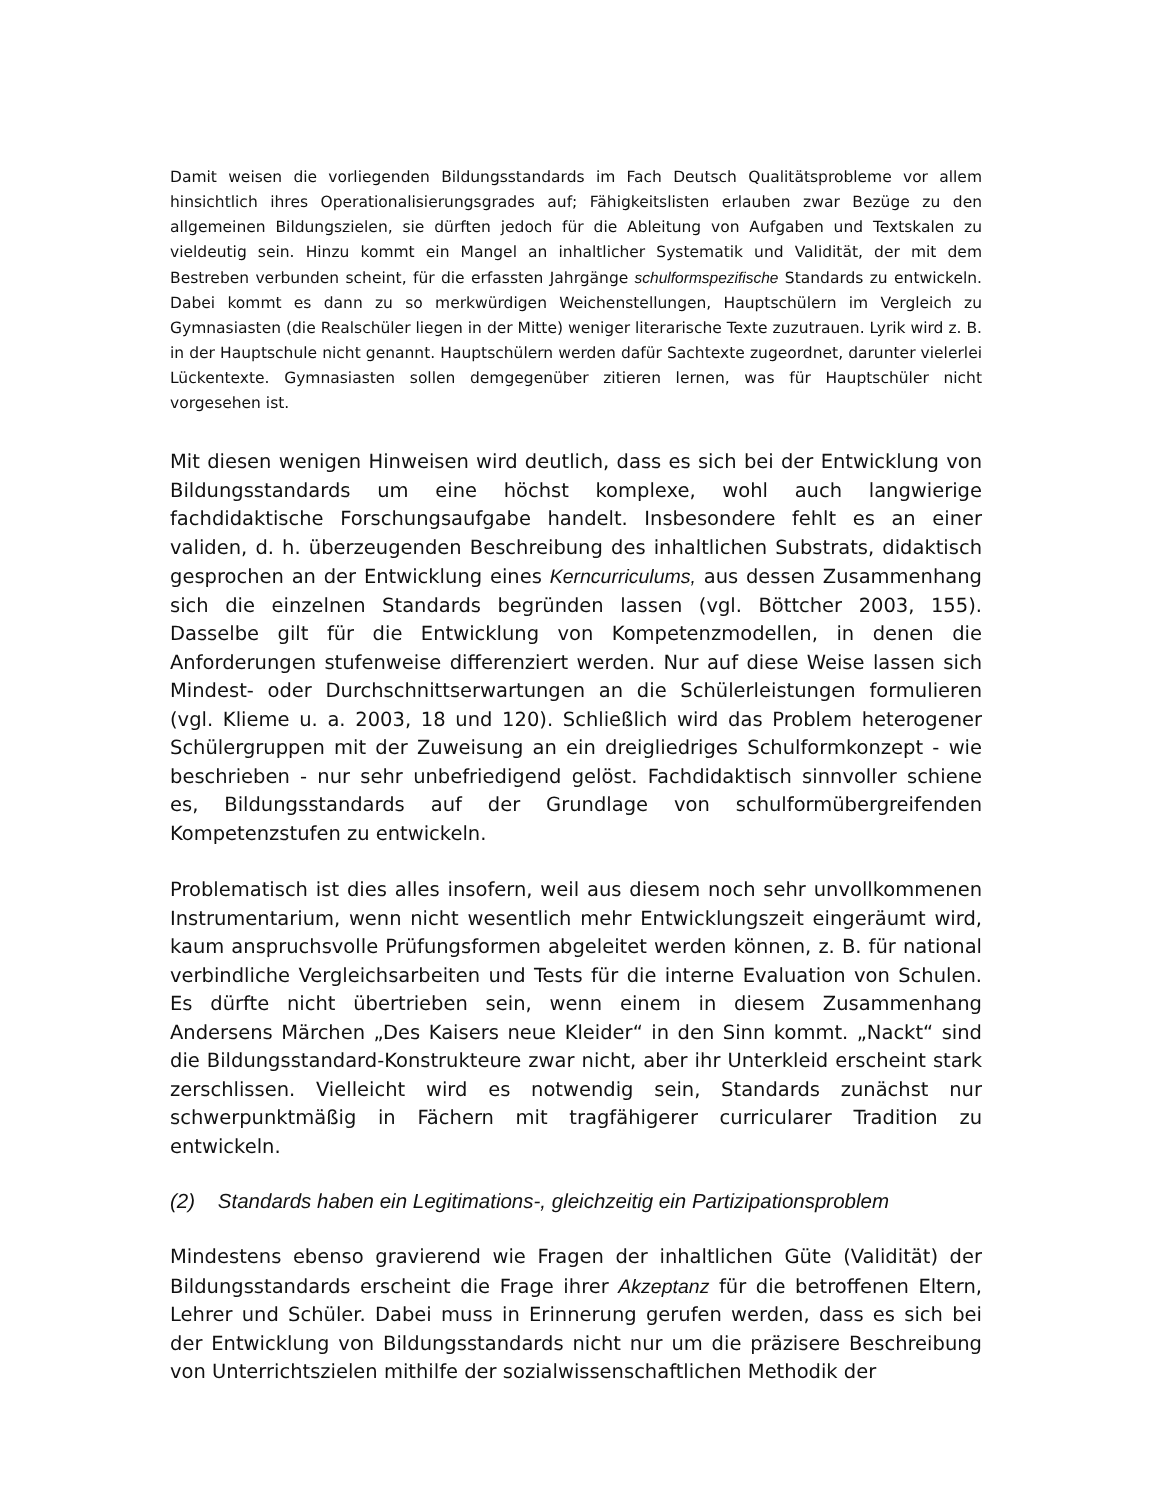Damit weisen die vorliegenden Bildungsstandards im Fach Deutsch Qualitätsprobleme vor allem hinsichtlich ihres Operationalisierungsgrades auf; Fähigkeitslisten erlauben zwar Bezüge zu den allgemeinen Bildungszielen, sie dürften jedoch für die Ableitung von Aufgaben und Textskalen zu vieldeutig sein. Hinzu kommt ein Mangel an inhaltlicher Systematik und Validität, der mit dem Bestreben verbunden scheint, für die erfassten Jahrgänge schulformspezifische Standards zu entwickeln. Dabei kommt es dann zu so merkwürdigen Weichenstellungen, Hauptschülern im Vergleich zu Gymnasiasten (die Realschüler liegen in der Mitte) weniger literarische Texte zuzutrauen. Lyrik wird z. B. in der Hauptschule nicht genannt. Hauptschülern werden dafür Sachtexte zugeordnet, darunter vielerlei Lückentexte. Gymnasiasten sollen demgegenüber zitieren lernen, was für Hauptschüler nicht vorgesehen ist.
Mit diesen wenigen Hinweisen wird deutlich, dass es sich bei der Entwicklung von Bildungsstandards um eine höchst komplexe, wohl auch langwierige fachdidaktische Forschungsaufgabe handelt. Insbesondere fehlt es an einer validen, d. h. überzeugenden Beschreibung des inhaltlichen Substrats, didaktisch gesprochen an der Entwicklung eines Kerncurriculums, aus dessen Zusammenhang sich die einzelnen Standards begründen lassen (vgl. Böttcher 2003, 155). Dasselbe gilt für die Entwicklung von Kompetenzmodellen, in denen die Anforderungen stufenweise differenziert werden. Nur auf diese Weise lassen sich Mindest- oder Durchschnittserwartungen an die Schülerleistungen formulieren (vgl. Klieme u. a. 2003, 18 und 120). Schließlich wird das Problem heterogener Schülergruppen mit der Zuweisung an ein dreigliedriges Schulformkonzept - wie beschrieben - nur sehr unbefriedigend gelöst. Fachdidaktisch sinnvoller schiene es, Bildungsstandards auf der Grundlage von schulformübergreifenden Kompetenzstufen zu entwickeln.
Problematisch ist dies alles insofern, weil aus diesem noch sehr unvollkommenen Instrumentarium, wenn nicht wesentlich mehr Entwicklungszeit eingeräumt wird, kaum anspruchsvolle Prüfungsformen abgeleitet werden können, z. B. für national verbindliche Vergleichsarbeiten und Tests für die interne Evaluation von Schulen. Es dürfte nicht übertrieben sein, wenn einem in diesem Zusammenhang Andersens Märchen „Des Kaisers neue Kleider“ in den Sinn kommt. „Nackt“ sind die Bildungsstandard-Konstrukteure zwar nicht, aber ihr Unterkleid erscheint stark zerschlissen. Vielleicht wird es notwendig sein, Standards zunächst nur schwerpunktmäßig in Fächern mit tragfähigerer curricularer Tradition zu entwickeln.
(2) Standards haben ein Legitimations-, gleichzeitig ein Partizipationsproblem
Mindestens ebenso gravierend wie Fragen der inhaltlichen Güte (Validität) der Bildungsstandards erscheint die Frage ihrer Akzeptanz für die betroffenen Eltern, Lehrer und Schüler. Dabei muss in Erinnerung gerufen werden, dass es sich bei der Entwicklung von Bildungsstandards nicht nur um die präzisere Beschreibung von Unterrichtszielen mithilfe der sozialwissenschaftlichen Methodik der